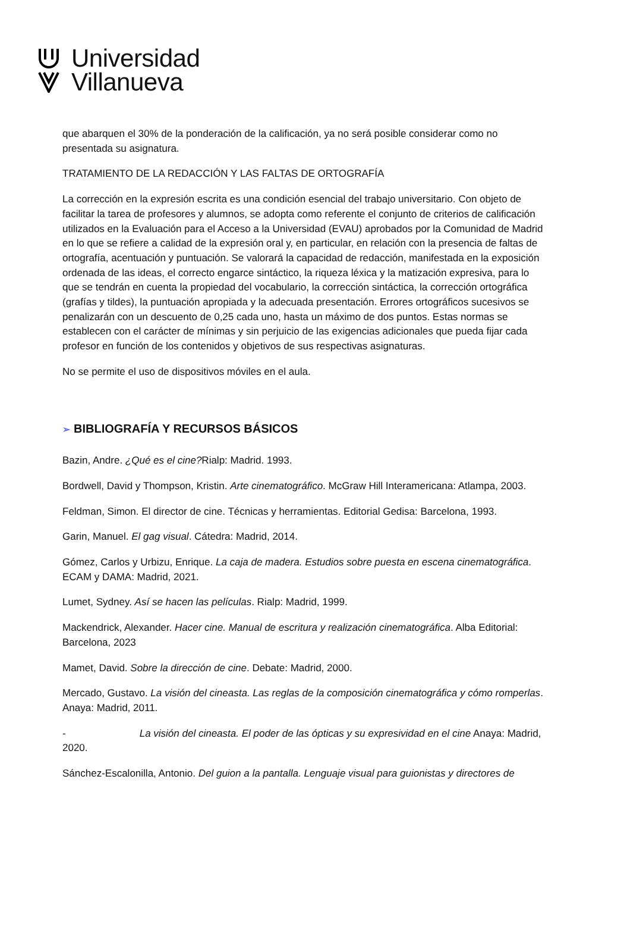Universidad
Villanueva
que abarquen el 30% de la ponderación de la calificación, ya no será posible considerar como no presentada su asignatura.
TRATAMIENTO DE LA REDACCIÓN Y LAS FALTAS DE ORTOGRAFÍA
La corrección en la expresión escrita es una condición esencial del trabajo universitario. Con objeto de facilitar la tarea de profesores y alumnos, se adopta como referente el conjunto de criterios de calificación utilizados en la Evaluación para el Acceso a la Universidad (EVAU) aprobados por la Comunidad de Madrid en lo que se refiere a calidad de la expresión oral y, en particular, en relación con la presencia de faltas de ortografía, acentuación y puntuación. Se valorará la capacidad de redacción, manifestada en la exposición ordenada de las ideas, el correcto engarce sintáctico, la riqueza léxica y la matización expresiva, para lo que se tendrán en cuenta la propiedad del vocabulario, la corrección sintáctica, la corrección ortográfica (grafías y tildes), la puntuación apropiada y la adecuada presentación. Errores ortográficos sucesivos se penalizarán con un descuento de 0,25 cada uno, hasta un máximo de dos puntos. Estas normas se establecen con el carácter de mínimas y sin perjuicio de las exigencias adicionales que pueda fijar cada profesor en función de los contenidos y objetivos de sus respectivas asignaturas.
No se permite el uso de dispositivos móviles en el aula.
➢ BIBLIOGRAFÍA Y RECURSOS BÁSICOS
Bazin, Andre. ¿Qué es el cine?Rialp: Madrid. 1993.
Bordwell, David y Thompson, Kristin. Arte cinematográfico. McGraw Hill Interamericana: Atlampa, 2003.
Feldman, Simon. El director de cine. Técnicas y herramientas. Editorial Gedisa: Barcelona, 1993.
Garin, Manuel. El gag visual. Cátedra: Madrid, 2014.
Gómez, Carlos y Urbizu, Enrique. La caja de madera. Estudios sobre puesta en escena cinematográfica. ECAM y DAMA: Madrid, 2021.
Lumet, Sydney. Así se hacen las películas. Rialp: Madrid, 1999.
Mackendrick, Alexander. Hacer cine. Manual de escritura y realización cinematográfica. Alba Editorial: Barcelona, 2023
Mamet, David. Sobre la dirección de cine. Debate: Madrid, 2000.
Mercado, Gustavo. La visión del cineasta. Las reglas de la composición cinematográfica y cómo romperlas. Anaya: Madrid, 2011.
- La visión del cineasta. El poder de las ópticas y su expresividad en el cine Anaya: Madrid, 2020.
Sánchez-Escalonilla, Antonio. Del guion a la pantalla. Lenguaje visual para guionistas y directores de